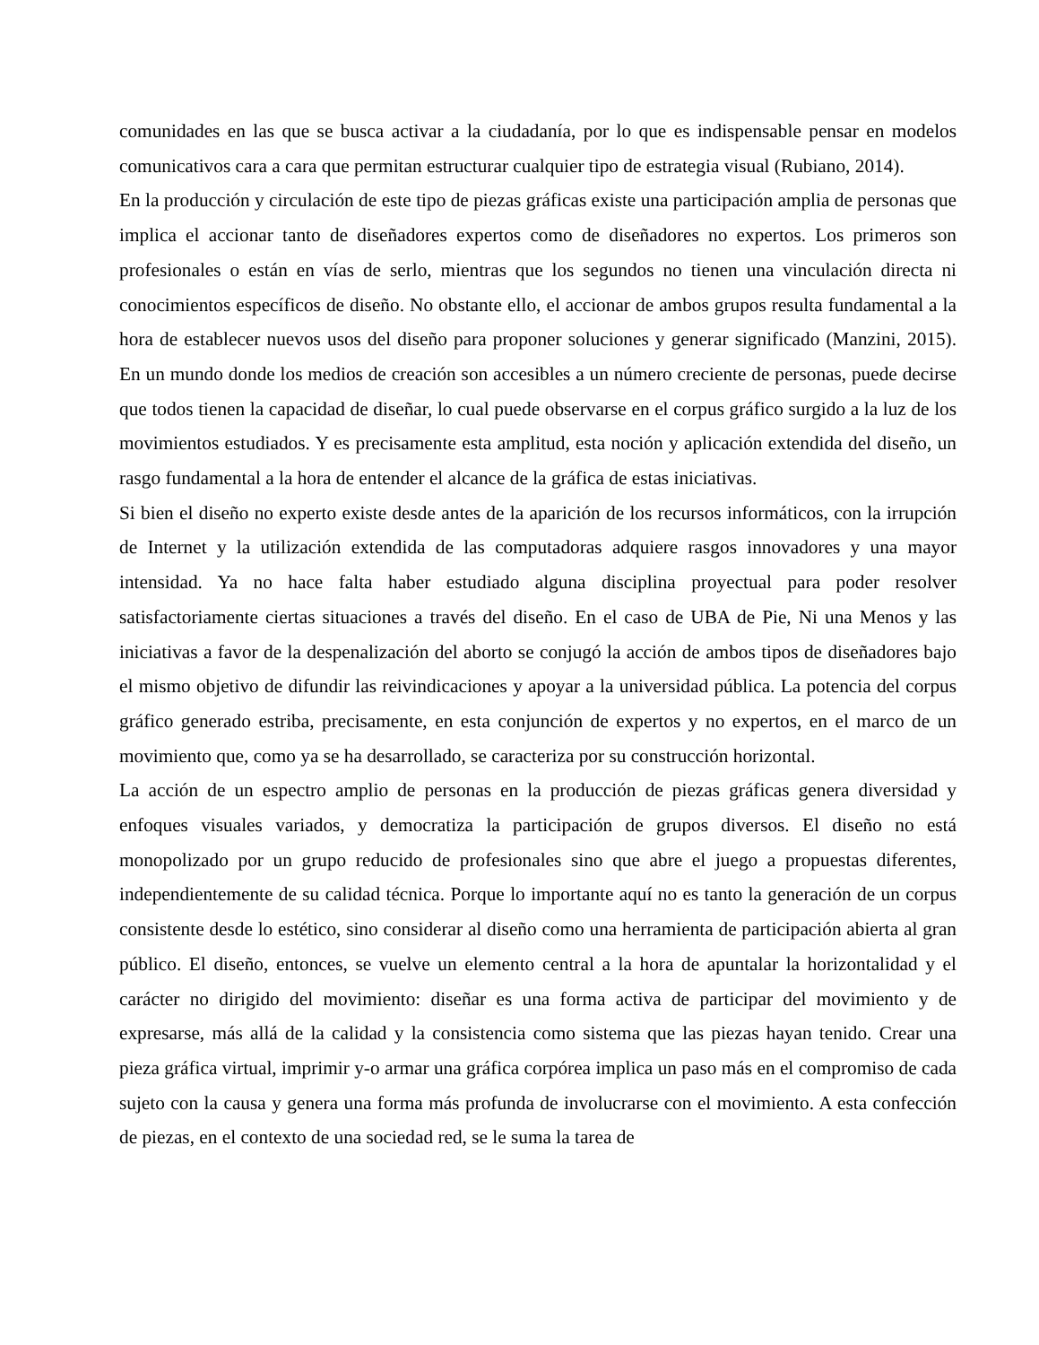comunidades en las que se busca activar a la ciudadanía, por lo que es indispensable pensar en modelos comunicativos cara a cara que permitan estructurar cualquier tipo de estrategia visual (Rubiano, 2014).
En la producción y circulación de este tipo de piezas gráficas existe una participación amplia de personas que implica el accionar tanto de diseñadores expertos como de diseñadores no expertos. Los primeros son profesionales o están en vías de serlo, mientras que los segundos no tienen una vinculación directa ni conocimientos específicos de diseño. No obstante ello, el accionar de ambos grupos resulta fundamental a la hora de establecer nuevos usos del diseño para proponer soluciones y generar significado (Manzini, 2015). En un mundo donde los medios de creación son accesibles a un número creciente de personas, puede decirse que todos tienen la capacidad de diseñar, lo cual puede observarse en el corpus gráfico surgido a la luz de los movimientos estudiados. Y es precisamente esta amplitud, esta noción y aplicación extendida del diseño, un rasgo fundamental a la hora de entender el alcance de la gráfica de estas iniciativas.
Si bien el diseño no experto existe desde antes de la aparición de los recursos informáticos, con la irrupción de Internet y la utilización extendida de las computadoras adquiere rasgos innovadores y una mayor intensidad. Ya no hace falta haber estudiado alguna disciplina proyectual para poder resolver satisfactoriamente ciertas situaciones a través del diseño. En el caso de UBA de Pie, Ni una Menos y las iniciativas a favor de la despenalización del aborto se conjugó la acción de ambos tipos de diseñadores bajo el mismo objetivo de difundir las reivindicaciones y apoyar a la universidad pública. La potencia del corpus gráfico generado estriba, precisamente, en esta conjunción de expertos y no expertos, en el marco de un movimiento que, como ya se ha desarrollado, se caracteriza por su construcción horizontal.
La acción de un espectro amplio de personas en la producción de piezas gráficas genera diversidad y enfoques visuales variados, y democratiza la participación de grupos diversos. El diseño no está monopolizado por un grupo reducido de profesionales sino que abre el juego a propuestas diferentes, independientemente de su calidad técnica. Porque lo importante aquí no es tanto la generación de un corpus consistente desde lo estético, sino considerar al diseño como una herramienta de participación abierta al gran público. El diseño, entonces, se vuelve un elemento central a la hora de apuntalar la horizontalidad y el carácter no dirigido del movimiento: diseñar es una forma activa de participar del movimiento y de expresarse, más allá de la calidad y la consistencia como sistema que las piezas hayan tenido. Crear una pieza gráfica virtual, imprimir y-o armar una gráfica corpórea implica un paso más en el compromiso de cada sujeto con la causa y genera una forma más profunda de involucrarse con el movimiento. A esta confección de piezas, en el contexto de una sociedad red, se le suma la tarea de